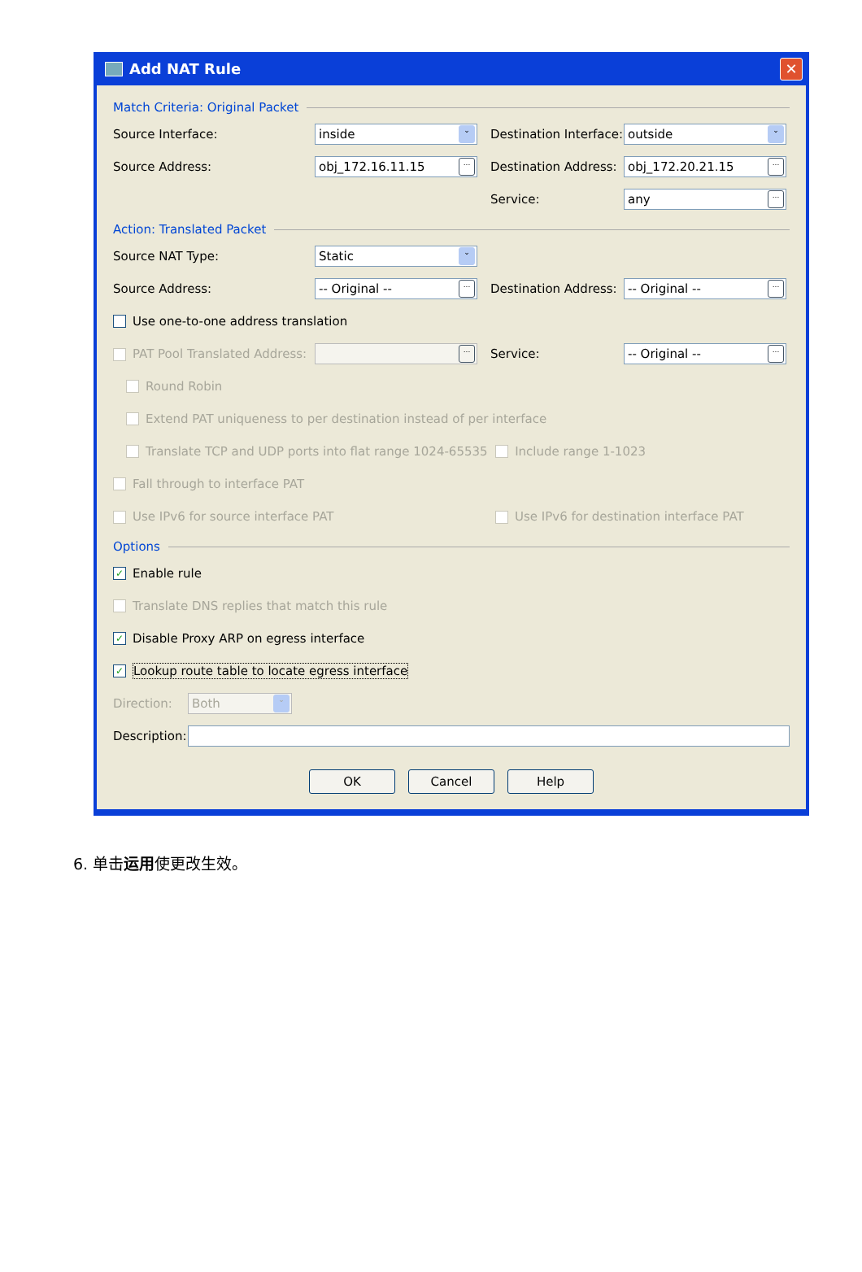Add NAT Rule
✕
Match Criteria: Original Packet
Source Interface:
inside ⌄
Destination Interface:
outside ⌄
Source Address:
obj_172.16.11.15...
Destination Address:
obj_172.20.21.15...
Service:
any...
Action: Translated Packet
Source NAT Type:
Static ⌄
Source Address:
-- Original --...
Destination Address:
-- Original --...
Use one-to-one address translation
PAT Pool Translated Address:
...
Service:
-- Original --...
Round Robin
Extend PAT uniqueness to per destination instead of per interface
Translate TCP and UDP ports into flat range 1024-65535 Include range 1-1023
Fall through to interface PAT
Use IPv6 for source interface PAT Use IPv6 for destination interface PAT
Options
✓ Enable rule
Translate DNS replies that match this rule
✓ Disable Proxy ARP on egress interface
✓ Lookup route table to locate egress interface
Direction:
Both ⌄
Description:
OK Cancel Help
6. 单击运用使更改生效。